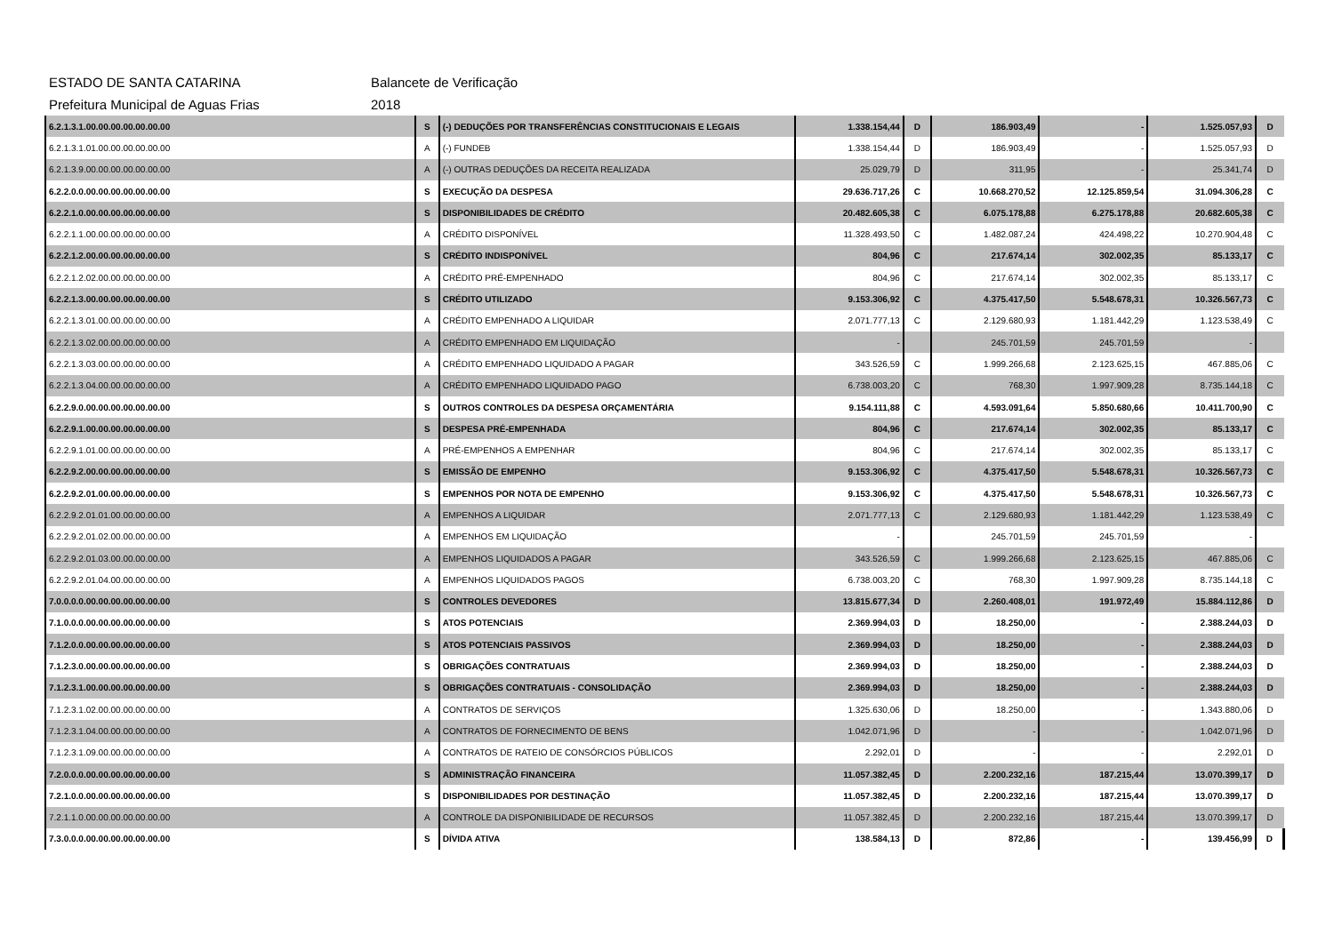ESTADO DE SANTA CATARINA Balancete de Verificação
Prefeitura Municipal de Aguas Frias 2018
| 6.2.1.3.1.00.00.00.00.00.00.00 | S | (-) DEDUÇÕES POR TRANSFERÊNCIAS CONSTITUCIONAIS E LEGAIS | 1.338.154,44 | D | 186.903,49 | - | 1.525.057,93 | D |
| 6.2.1.3.1.01.00.00.00.00.00.00 | A | (-) FUNDEB | 1.338.154,44 | D | 186.903,49 | - | 1.525.057,93 | D |
| 6.2.1.3.9.00.00.00.00.00.00.00 | A | (-) OUTRAS DEDUÇÕES DA RECEITA REALIZADA | 25.029,79 | D | 311,95 | - | 25.341,74 | D |
| 6.2.2.0.0.00.00.00.00.00.00.00 | S | EXECUÇÃO DA DESPESA | 29.636.717,26 | C | 10.668.270,52 | 12.125.859,54 | 31.094.306,28 | C |
| 6.2.2.1.0.00.00.00.00.00.00.00 | S | DISPONIBILIDADES DE CRÉDITO | 20.482.605,38 | C | 6.075.178,88 | 6.275.178,88 | 20.682.605,38 | C |
| 6.2.2.1.1.00.00.00.00.00.00.00 | A | CRÉDITO DISPONÍVEL | 11.328.493,50 | C | 1.482.087,24 | 424.498,22 | 10.270.904,48 | C |
| 6.2.2.1.2.00.00.00.00.00.00.00 | S | CRÉDITO INDISPONÍVEL | 804,96 | C | 217.674,14 | 302.002,35 | 85.133,17 | C |
| 6.2.2.1.2.02.00.00.00.00.00.00 | A | CRÉDITO PRÉ-EMPENHADO | 804,96 | C | 217.674,14 | 302.002,35 | 85.133,17 | C |
| 6.2.2.1.3.00.00.00.00.00.00.00 | S | CRÉDITO UTILIZADO | 9.153.306,92 | C | 4.375.417,50 | 5.548.678,31 | 10.326.567,73 | C |
| 6.2.2.1.3.01.00.00.00.00.00.00 | A | CRÉDITO EMPENHADO A LIQUIDAR | 2.071.777,13 | C | 2.129.680,93 | 1.181.442,29 | 1.123.538,49 | C |
| 6.2.2.1.3.02.00.00.00.00.00.00 | A | CRÉDITO EMPENHADO EM LIQUIDAÇÃO | - | | 245.701,59 | 245.701,59 | - | |
| 6.2.2.1.3.03.00.00.00.00.00.00 | A | CRÉDITO EMPENHADO LIQUIDADO A PAGAR | 343.526,59 | C | 1.999.266,68 | 2.123.625,15 | 467.885,06 | C |
| 6.2.2.1.3.04.00.00.00.00.00.00 | A | CRÉDITO EMPENHADO LIQUIDADO PAGO | 6.738.003,20 | C | 768,30 | 1.997.909,28 | 8.735.144,18 | C |
| 6.2.2.9.0.00.00.00.00.00.00.00 | S | OUTROS CONTROLES DA DESPESA ORÇAMENTÁRIA | 9.154.111,88 | C | 4.593.091,64 | 5.850.680,66 | 10.411.700,90 | C |
| 6.2.2.9.1.00.00.00.00.00.00.00 | S | DESPESA PRÉ-EMPENHADA | 804,96 | C | 217.674,14 | 302.002,35 | 85.133,17 | C |
| 6.2.2.9.1.01.00.00.00.00.00.00 | A | PRÉ-EMPENHOS A EMPENHAR | 804,96 | C | 217.674,14 | 302.002,35 | 85.133,17 | C |
| 6.2.2.9.2.00.00.00.00.00.00.00 | S | EMISSÃO DE EMPENHO | 9.153.306,92 | C | 4.375.417,50 | 5.548.678,31 | 10.326.567,73 | C |
| 6.2.2.9.2.01.00.00.00.00.00.00 | S | EMPENHOS POR NOTA DE EMPENHO | 9.153.306,92 | C | 4.375.417,50 | 5.548.678,31 | 10.326.567,73 | C |
| 6.2.2.9.2.01.01.00.00.00.00.00 | A | EMPENHOS A LIQUIDAR | 2.071.777,13 | C | 2.129.680,93 | 1.181.442,29 | 1.123.538,49 | C |
| 6.2.2.9.2.01.02.00.00.00.00.00 | A | EMPENHOS EM LIQUIDAÇÃO | - | | 245.701,59 | 245.701,59 | - | |
| 6.2.2.9.2.01.03.00.00.00.00.00 | A | EMPENHOS LIQUIDADOS A PAGAR | 343.526,59 | C | 1.999.266,68 | 2.123.625,15 | 467.885,06 | C |
| 6.2.2.9.2.01.04.00.00.00.00.00 | A | EMPENHOS LIQUIDADOS PAGOS | 6.738.003,20 | C | 768,30 | 1.997.909,28 | 8.735.144,18 | C |
| 7.0.0.0.0.00.00.00.00.00.00.00 | S | CONTROLES DEVEDORES | 13.815.677,34 | D | 2.260.408,01 | 191.972,49 | 15.884.112,86 | D |
| 7.1.0.0.0.00.00.00.00.00.00.00 | S | ATOS POTENCIAIS | 2.369.994,03 | D | 18.250,00 | - | 2.388.244,03 | D |
| 7.1.2.0.0.00.00.00.00.00.00.00 | S | ATOS POTENCIAIS PASSIVOS | 2.369.994,03 | D | 18.250,00 | - | 2.388.244,03 | D |
| 7.1.2.3.0.00.00.00.00.00.00.00 | S | OBRIGAÇÕES CONTRATUAIS | 2.369.994,03 | D | 18.250,00 | - | 2.388.244,03 | D |
| 7.1.2.3.1.00.00.00.00.00.00.00 | S | OBRIGAÇÕES CONTRATUAIS - CONSOLIDAÇÃO | 2.369.994,03 | D | 18.250,00 | - | 2.388.244,03 | D |
| 7.1.2.3.1.02.00.00.00.00.00.00 | A | CONTRATOS DE SERVIÇOS | 1.325.630,06 | D | 18.250,00 | - | 1.343.880,06 | D |
| 7.1.2.3.1.04.00.00.00.00.00.00 | A | CONTRATOS DE FORNECIMENTO DE BENS | 1.042.071,96 | D | - | - | 1.042.071,96 | D |
| 7.1.2.3.1.09.00.00.00.00.00.00 | A | CONTRATOS DE RATEIO DE CONSÓRCIOS PÚBLICOS | 2.292,01 | D | - | - | 2.292,01 | D |
| 7.2.0.0.0.00.00.00.00.00.00.00 | S | ADMINISTRAÇÃO FINANCEIRA | 11.057.382,45 | D | 2.200.232,16 | 187.215,44 | 13.070.399,17 | D |
| 7.2.1.0.0.00.00.00.00.00.00.00 | S | DISPONIBILIDADES POR DESTINAÇÃO | 11.057.382,45 | D | 2.200.232,16 | 187.215,44 | 13.070.399,17 | D |
| 7.2.1.1.0.00.00.00.00.00.00.00 | A | CONTROLE DA DISPONIBILIDADE DE RECURSOS | 11.057.382,45 | D | 2.200.232,16 | 187.215,44 | 13.070.399,17 | D |
| 7.3.0.0.0.00.00.00.00.00.00.00 | S | DÍVIDA ATIVA | 138.584,13 | D | 872,86 | - | 139.456,99 | D |